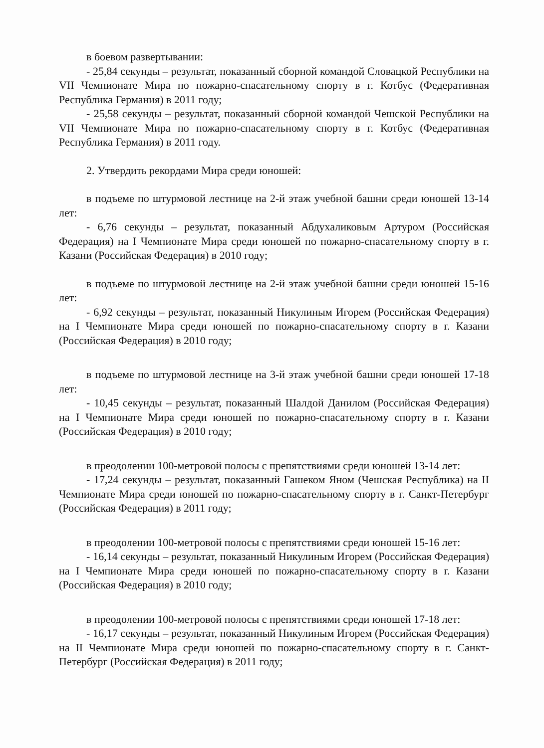в боевом развертывании:
- 25,84 секунды – результат, показанный сборной командой Словацкой Республики на VII Чемпионате Мира по пожарно-спасательному спорту в г. Котбус (Федеративная Республика Германия) в 2011 году;
- 25,58 секунды – результат, показанный сборной командой Чешской Республики на VII Чемпионате Мира по пожарно-спасательному спорту в г. Котбус (Федеративная Республика Германия) в 2011 году.
2. Утвердить рекордами Мира среди юношей:
в подъеме по штурмовой лестнице на 2-й этаж учебной башни среди юношей 13-14 лет:
- 6,76 секунды – результат, показанный Абдухаликовым Артуром (Российская Федерация) на I Чемпионате Мира среди юношей по пожарно-спасательному спорту в г. Казани (Российская Федерация) в 2010 году;
в подъеме по штурмовой лестнице на 2-й этаж учебной башни среди юношей 15-16 лет:
- 6,92 секунды – результат, показанный Никулиным Игорем (Российская Федерация) на I Чемпионате Мира среди юношей по пожарно-спасательному спорту в г. Казани (Российская Федерация) в 2010 году;
в подъеме по штурмовой лестнице на 3-й этаж учебной башни среди юношей 17-18 лет:
- 10,45 секунды – результат, показанный Шалдой Данилом (Российская Федерация) на I Чемпионате Мира среди юношей по пожарно-спасательному спорту в г. Казани (Российская Федерация) в 2010 году;
в преодолении 100-метровой полосы с препятствиями среди юношей 13-14 лет:
- 17,24 секунды – результат, показанный Гашеком Яном (Чешская Республика) на II Чемпионате Мира среди юношей по пожарно-спасательному спорту в г. Санкт-Петербург (Российская Федерация) в 2011 году;
в преодолении 100-метровой полосы с препятствиями среди юношей 15-16 лет:
- 16,14 секунды – результат, показанный Никулиным Игорем (Российская Федерация) на I Чемпионате Мира среди юношей по пожарно-спасательному спорту в г. Казани (Российская Федерация) в 2010 году;
в преодолении 100-метровой полосы с препятствиями среди юношей 17-18 лет:
- 16,17 секунды – результат, показанный Никулиным Игорем (Российская Федерация) на II Чемпионате Мира среди юношей по пожарно-спасательному спорту в г. Санкт-Петербург (Российская Федерация) в 2011 году;